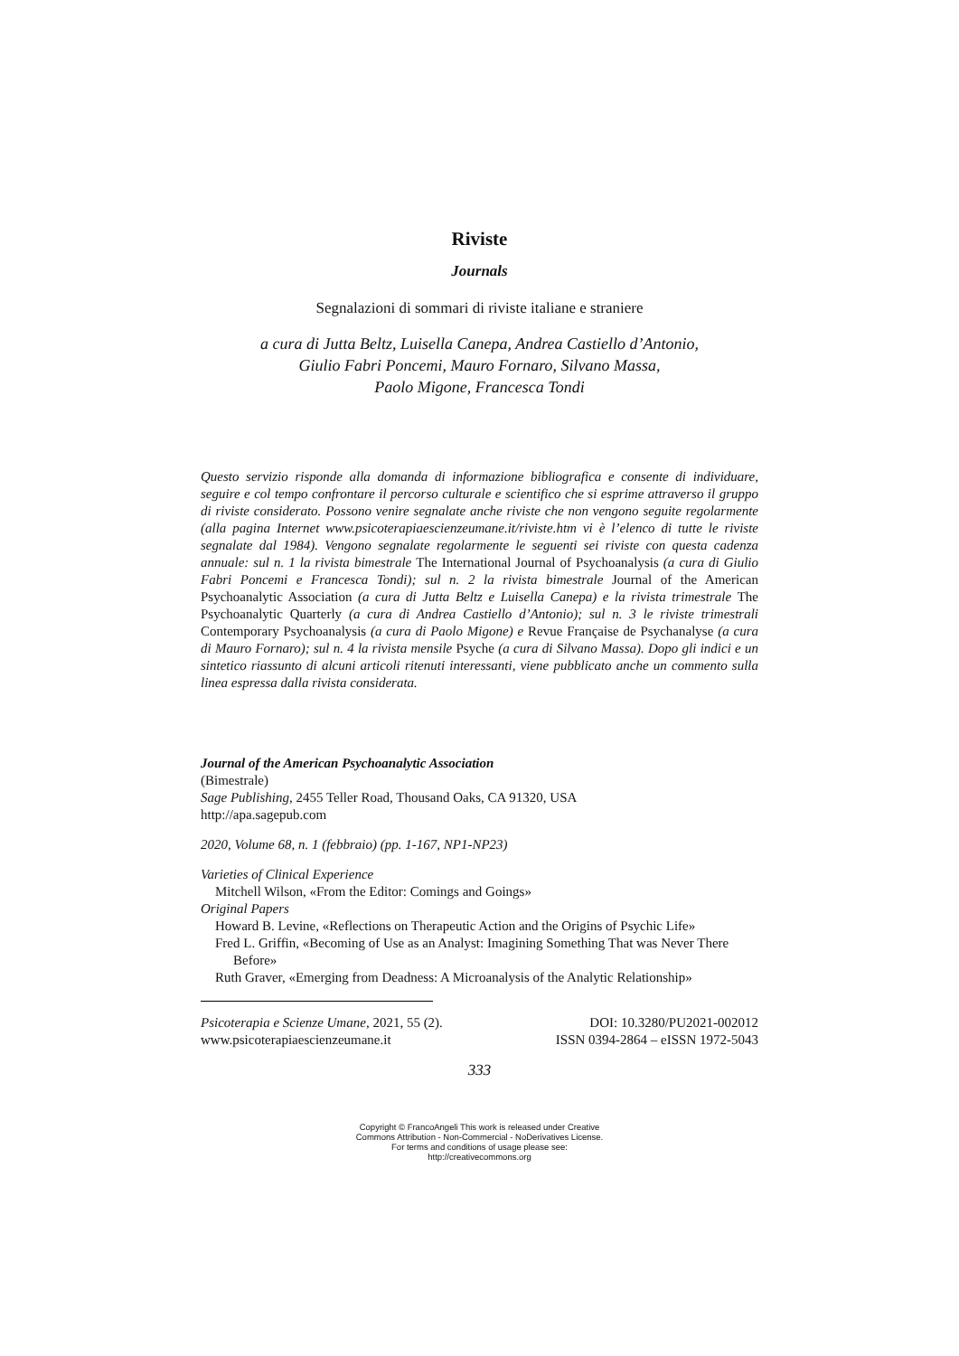Riviste
Journals
Segnalazioni di sommari di riviste italiane e straniere
a cura di Jutta Beltz, Luisella Canepa, Andrea Castiello d’Antonio,
Giulio Fabri Poncemi, Mauro Fornaro, Silvano Massa,
Paolo Migone, Francesca Tondi
Questo servizio risponde alla domanda di informazione bibliografica e consente di individuare, seguire e col tempo confrontare il percorso culturale e scientifico che si esprime attraverso il gruppo di riviste considerato. Possono venire segnalate anche riviste che non vengono seguite regolarmente (alla pagina Internet www.psicoterapiaescienzeumane.it/riviste.htm vi è l’elenco di tutte le riviste segnalate dal 1984). Vengono segnalate regolarmente le seguenti sei riviste con questa cadenza annuale: sul n. 1 la rivista bimestrale The International Journal of Psychoanalysis (a cura di Giulio Fabri Poncemi e Francesca Tondi); sul n. 2 la rivista bimestrale Journal of the American Psychoanalytic Association (a cura di Jutta Beltz e Luisella Canepa) e la rivista trimestrale The Psychoanalytic Quarterly (a cura di Andrea Castiello d’Antonio); sul n. 3 le riviste trimestrali Contemporary Psychoanalysis (a cura di Paolo Migone) e Revue Française de Psychanalyse (a cura di Mauro Fornaro); sul n. 4 la rivista mensile Psyche (a cura di Silvano Massa). Dopo gli indici e un sintetico riassunto di alcuni articoli ritenuti interessanti, viene pubblicato anche un commento sulla linea espressa dalla rivista considerata.
Journal of the American Psychoanalytic Association
(Bimestrale)
Sage Publishing, 2455 Teller Road, Thousand Oaks, CA 91320, USA
http://apa.sagepub.com
2020, Volume 68, n. 1 (febbraio) (pp. 1-167, NP1-NP23)
Varieties of Clinical Experience
Mitchell Wilson, «From the Editor: Comings and Goings»
Original Papers
Howard B. Levine, «Reflections on Therapeutic Action and the Origins of Psychic Life»
Fred L. Griffin, «Becoming of Use as an Analyst: Imagining Something That was Never There Before»
Ruth Graver, «Emerging from Deadness: A Microanalysis of the Analytic Relationship»
Psicoterapia e Scienze Umane, 2021, 55 (2). DOI: 10.3280/PU2021-002012
www.psicoterapiaescienzeumane.it ISSN 0394-2864 – eISSN 1972-5043
333
Copyright © FrancoAngeli This work is released under Creative
Commons Attribution - Non-Commercial - NoDerivatives License.
For terms and conditions of usage please see:
http://creativecommons.org